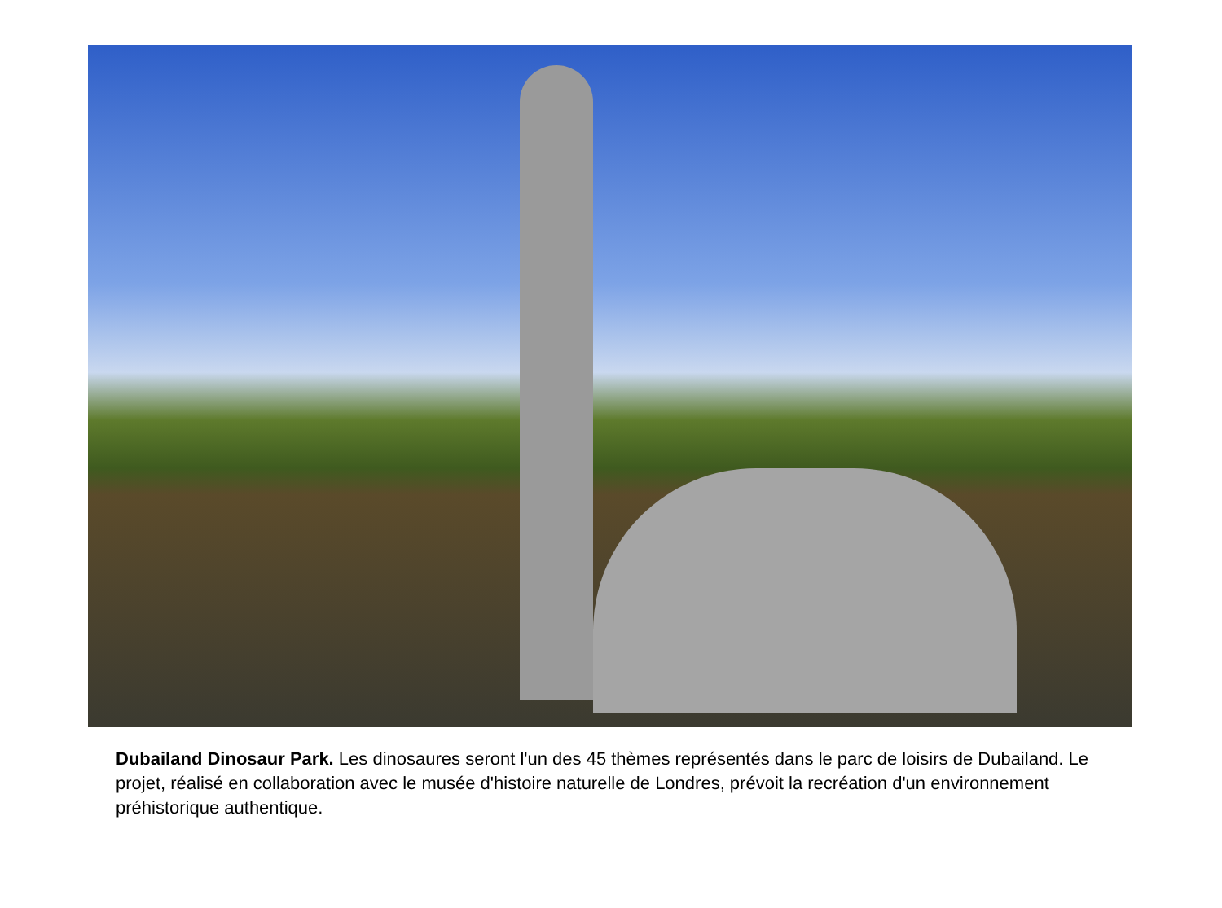Dubailand Dinosaur Park. Les dinosaures seront l'un des 45 thèmes représentés dans le parc de loisirs de Dubailand. Le projet, réalisé en collaboration avec le musée d'histoire naturelle de Londres, prévoit la recréation d'un environnement préhistorique authentique.